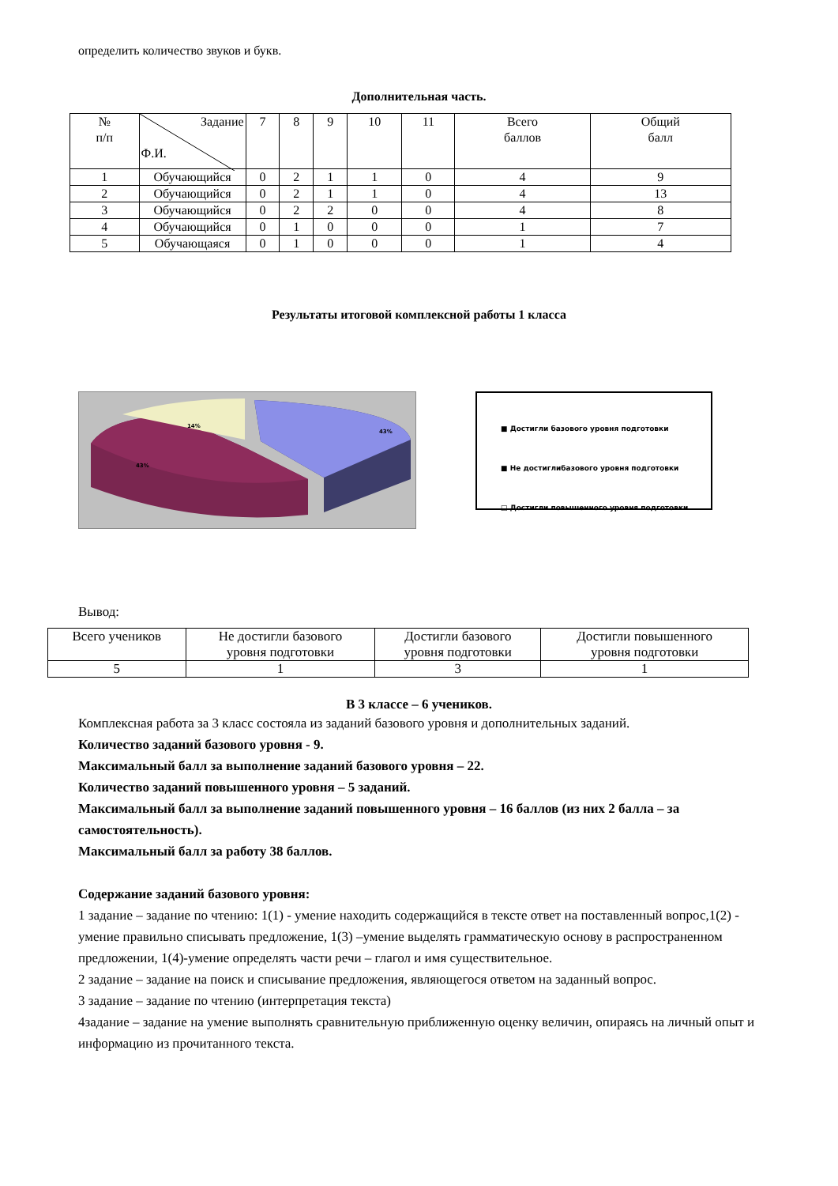определить количество звуков и букв.
Дополнительная часть.
| № п/п | Задание Ф.И. | 7 | 8 | 9 | 10 | 11 | Всего баллов | Общий балл |
| --- | --- | --- | --- | --- | --- | --- | --- | --- |
| 1 | Обучающийся | 0 | 2 | 1 | 1 | 0 | 4 | 9 |
| 2 | Обучающийся | 0 | 2 | 1 | 1 | 0 | 4 | 13 |
| 3 | Обучающийся | 0 | 2 | 2 | 0 | 0 | 4 | 8 |
| 4 | Обучающийся | 0 | 1 | 0 | 0 | 0 | 1 | 7 |
| 5 | Обучающаяся | 0 | 1 | 0 | 0 | 0 | 1 | 4 |
Результаты итоговой комплексной работы 1 класса
14%
43%
43%
■ Достигли базового уровня подготовки
■ Не достиглибазового уровня подготовки
□ Достигли повышенного уровня подготовки
Вывод:
| Всего учеников | Не достигли базового уровня подготовки | Достигли базового уровня подготовки | Достигли повышенного уровня подготовки |
| 5 | 1 | 3 | 1 |
В 3 классе – 6 учеников.
Комплексная работа за 3 класс состояла из заданий базового уровня и дополнительных заданий.
Количество заданий базового уровня - 9.
Максимальный балл за выполнение заданий базового уровня – 22.
Количество заданий повышенного уровня – 5 заданий.
Максимальный балл за выполнение заданий повышенного уровня – 16 баллов (из них 2 балла – за самостоятельность).
Максимальный балл за работу 38 баллов.
Содержание заданий базового уровня:
1 задание – задание по чтению: 1(1) - умение находить содержащийся в тексте ответ на поставленный вопрос,1(2) - умение правильно списывать предложение, 1(3) –умение выделять грамматическую основу в распространенном предложении, 1(4)-умение определять части речи – глагол и имя существительное.
2 задание – задание на поиск и списывание предложения, являющегося ответом на заданный вопрос.
3 задание – задание по чтению (интерпретация текста)
4задание – задание на умение выполнять сравнительную приближенную оценку величин, опираясь на личный опыт и информацию из прочитанного текста.